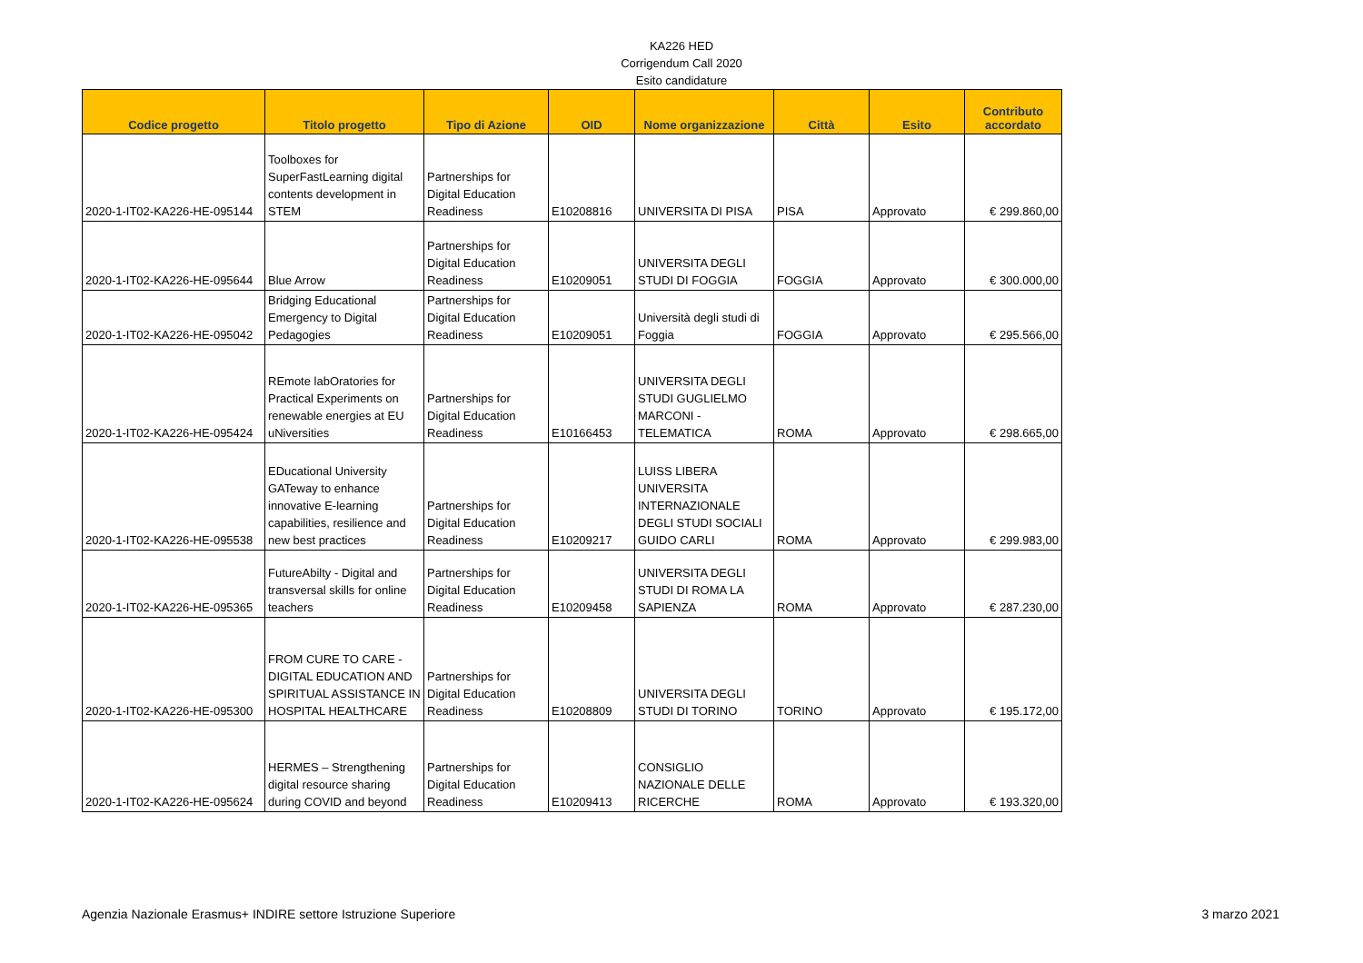KA226 HED
Corrigendum Call 2020
Esito candidature
| Codice progetto | Titolo progetto | Tipo di Azione | OID | Nome organizzazione | Città | Esito | Contributo accordato |
| --- | --- | --- | --- | --- | --- | --- | --- |
| 2020-1-IT02-KA226-HE-095144 | Toolboxes for SuperFastLearning digital contents development in STEM | Partnerships for Digital Education Readiness | E10208816 | UNIVERSITA DI PISA | PISA | Approvato | € 299.860,00 |
| 2020-1-IT02-KA226-HE-095644 | Blue Arrow | Partnerships for Digital Education Readiness | E10209051 | UNIVERSITA DEGLI STUDI DI FOGGIA | FOGGIA | Approvato | € 300.000,00 |
| 2020-1-IT02-KA226-HE-095042 | Bridging Educational Emergency to Digital Pedagogies | Partnerships for Digital Education Readiness | E10209051 | Università degli studi di Foggia | FOGGIA | Approvato | € 295.566,00 |
| 2020-1-IT02-KA226-HE-095424 | REmote labOratories for Practical Experiments on renewable energies at EU uNiversities | Partnerships for Digital Education Readiness | E10166453 | UNIVERSITA DEGLI STUDI GUGLIELMO MARCONI - TELEMATICA | ROMA | Approvato | € 298.665,00 |
| 2020-1-IT02-KA226-HE-095538 | EDucational University GATeway to enhance innovative E-learning capabilities, resilience and new best practices | Partnerships for Digital Education Readiness | E10209217 | LUISS LIBERA UNIVERSITA INTERNAZIONALE DEGLI STUDI SOCIALI GUIDO CARLI | ROMA | Approvato | € 299.983,00 |
| 2020-1-IT02-KA226-HE-095365 | FutureAbilty - Digital and transversal skills for online teachers | Partnerships for Digital Education Readiness | E10209458 | UNIVERSITA DEGLI STUDI DI ROMA LA SAPIENZA | ROMA | Approvato | € 287.230,00 |
| 2020-1-IT02-KA226-HE-095300 | FROM CURE TO CARE - DIGITAL EDUCATION AND SPIRITUAL ASSISTANCE IN HOSPITAL HEALTHCARE | Partnerships for Digital Education Readiness | E10208809 | UNIVERSITA DEGLI STUDI DI TORINO | TORINO | Approvato | € 195.172,00 |
| 2020-1-IT02-KA226-HE-095624 | HERMES – Strengthening digital resource sharing during COVID and beyond | Partnerships for Digital Education Readiness | E10209413 | CONSIGLIO NAZIONALE DELLE RICERCHE | ROMA | Approvato | € 193.320,00 |
Agenzia Nazionale Erasmus+ INDIRE settore Istruzione Superiore 3 marzo 2021